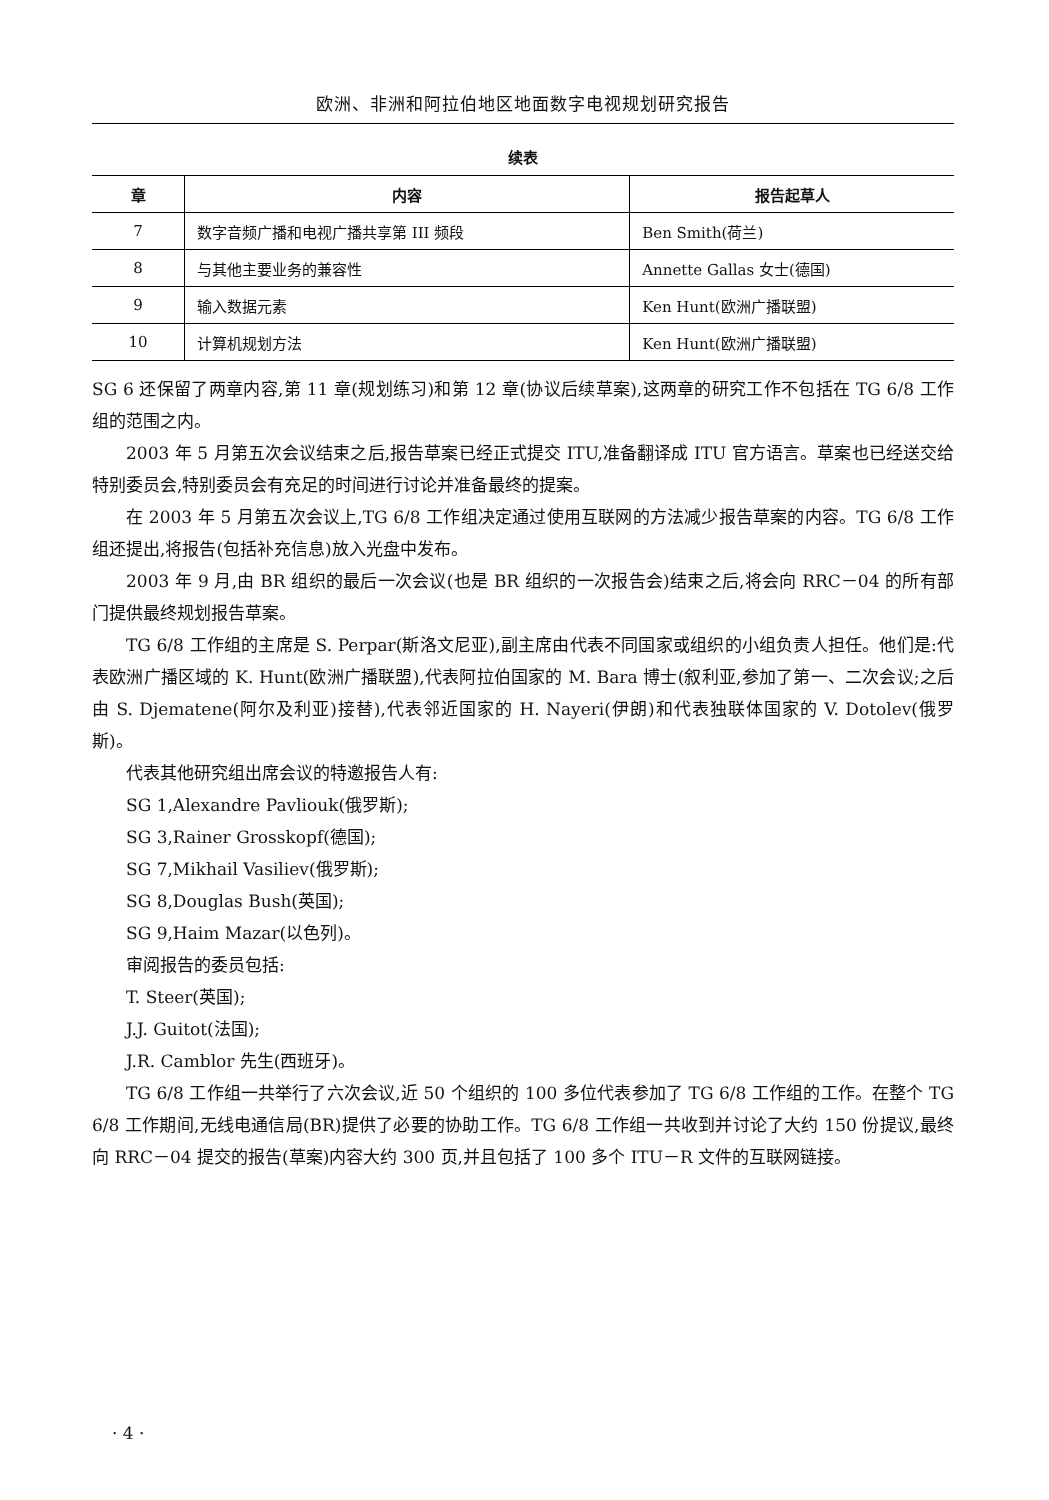欧洲、非洲和阿拉伯地区地面数字电视规划研究报告
续表
| 章 | 内容 | 报告起草人 |
| --- | --- | --- |
| 7 | 数字音频广播和电视广播共享第 III 频段 | Ben Smith(荷兰) |
| 8 | 与其他主要业务的兼容性 | Annette Gallas 女士(德国) |
| 9 | 输入数据元素 | Ken Hunt(欧洲广播联盟) |
| 10 | 计算机规划方法 | Ken Hunt(欧洲广播联盟) |
SG 6 还保留了两章内容,第 11 章(规划练习)和第 12 章(协议后续草案),这两章的研究工作不包括在 TG 6/8 工作组的范围之内。
2003 年 5 月第五次会议结束之后,报告草案已经正式提交 ITU,准备翻译成 ITU 官方语言。草案也已经送交给特别委员会,特别委员会有充足的时间进行讨论并准备最终的提案。
在 2003 年 5 月第五次会议上,TG 6/8 工作组决定通过使用互联网的方法减少报告草案的内容。TG 6/8 工作组还提出,将报告(包括补充信息)放入光盘中发布。
2003 年 9 月,由 BR 组织的最后一次会议(也是 BR 组织的一次报告会)结束之后,将会向 RRC－04 的所有部门提供最终规划报告草案。
TG 6/8 工作组的主席是 S. Perpar(斯洛文尼亚),副主席由代表不同国家或组织的小组负责人担任。他们是:代表欧洲广播区域的 K. Hunt(欧洲广播联盟),代表阿拉伯国家的 M. Bara 博士(叙利亚,参加了第一、二次会议;之后由 S. Djematene(阿尔及利亚)接替),代表邻近国家的 H. Nayeri(伊朗)和代表独联体国家的 V. Dotolev(俄罗斯)。
代表其他研究组出席会议的特邀报告人有:
SG 1,Alexandre Pavliouk(俄罗斯);
SG 3,Rainer Grosskopf(德国);
SG 7,Mikhail Vasiliev(俄罗斯);
SG 8,Douglas Bush(英国);
SG 9,Haim Mazar(以色列)。
审阅报告的委员包括:
T. Steer(英国);
J.J. Guitot(法国);
J.R. Camblor 先生(西班牙)。
TG 6/8 工作组一共举行了六次会议,近 50 个组织的 100 多位代表参加了 TG 6/8 工作组的工作。在整个 TG 6/8 工作期间,无线电通信局(BR)提供了必要的协助工作。TG 6/8 工作组一共收到并讨论了大约 150 份提议,最终向 RRC－04 提交的报告(草案)内容大约 300 页,并且包括了 100 多个 ITU－R 文件的互联网链接。
· 4 ·